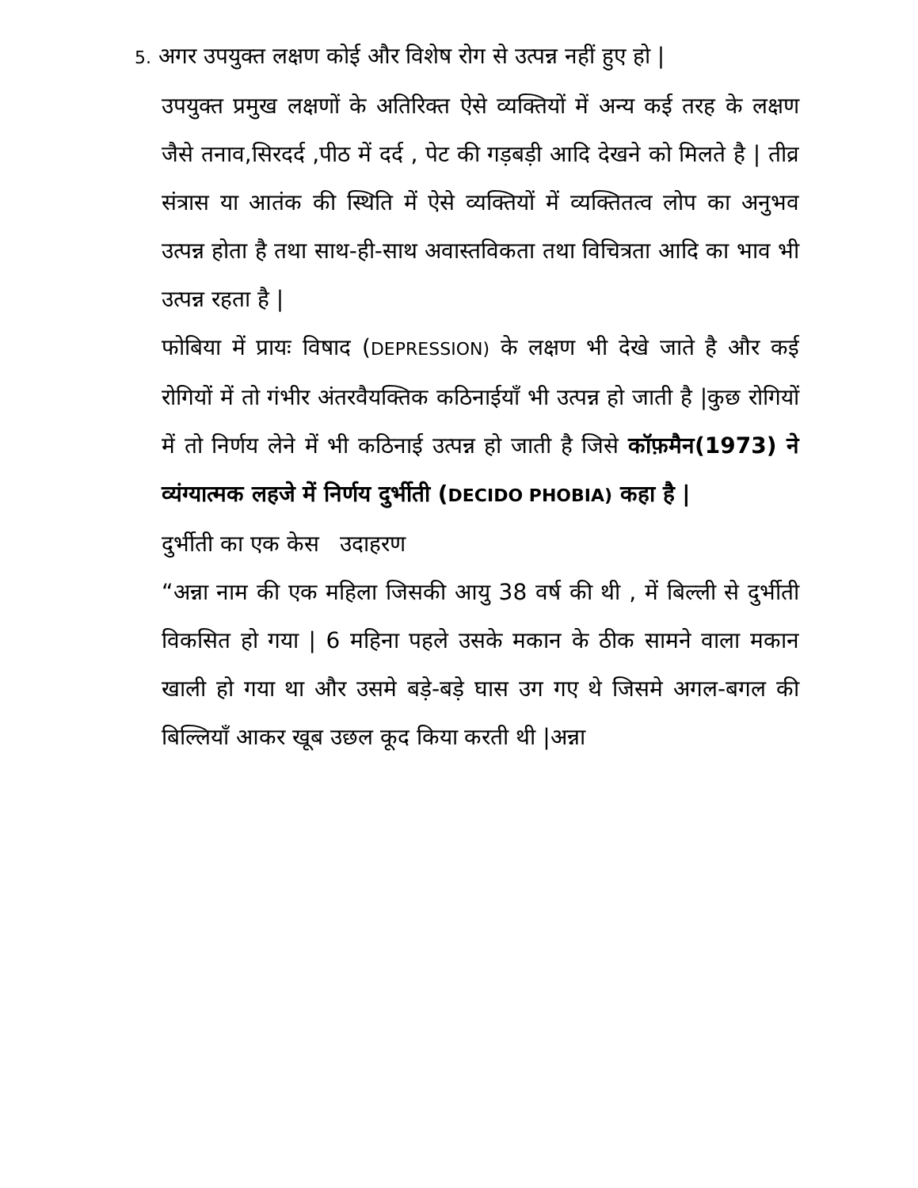5. अगर उपयुक्त लक्षण कोई और विशेष रोग से उत्पन्न नहीं हुए हो |
उपयुक्त प्रमुख लक्षणों के अतिरिक्त ऐसे व्यक्तियों में अन्य कई तरह के लक्षण जैसे तनाव,सिरदर्द ,पीठ में दर्द , पेट की गड़बड़ी आदि देखने को मिलते है | तीव्र संत्रास या आतंक की स्थिति में ऐसे व्यक्तियों में व्यक्तितत्व लोप का अनुभव उत्पन्न होता है तथा साथ-ही-साथ अवास्तविकता तथा विचित्रता आदि का भाव भी उत्पन्न रहता है |
फोबिया में प्रायः विषाद (DEPRESSION) के लक्षण भी देखे जाते है और कई रोगियों में तो गंभीर अंतरवैयक्तिक कठिनाईयाँ भी उत्पन्न हो जाती है |कुछ रोगियों में तो निर्णय लेने में भी कठिनाई उत्पन्न हो जाती है जिसे कॉफ़मैन(1973) ने व्यंग्यात्मक लहजे में निर्णय दुर्भीती (DECIDO PHOBIA) कहा है |
दुर्भीती का एक केस उदाहरण
“अन्ना नाम की एक महिला जिसकी आयु 38 वर्ष की थी , में बिल्ली से दुर्भीती विकसित हो गया | 6 महिना पहले उसके मकान के ठीक सामने वाला मकान खाली हो गया था और उसमे बड़े-बड़े घास उग गए थे जिसमे अगल-बगल की बिल्लियाँ आकर खूब उछल कूद किया करती थी |अन्ना